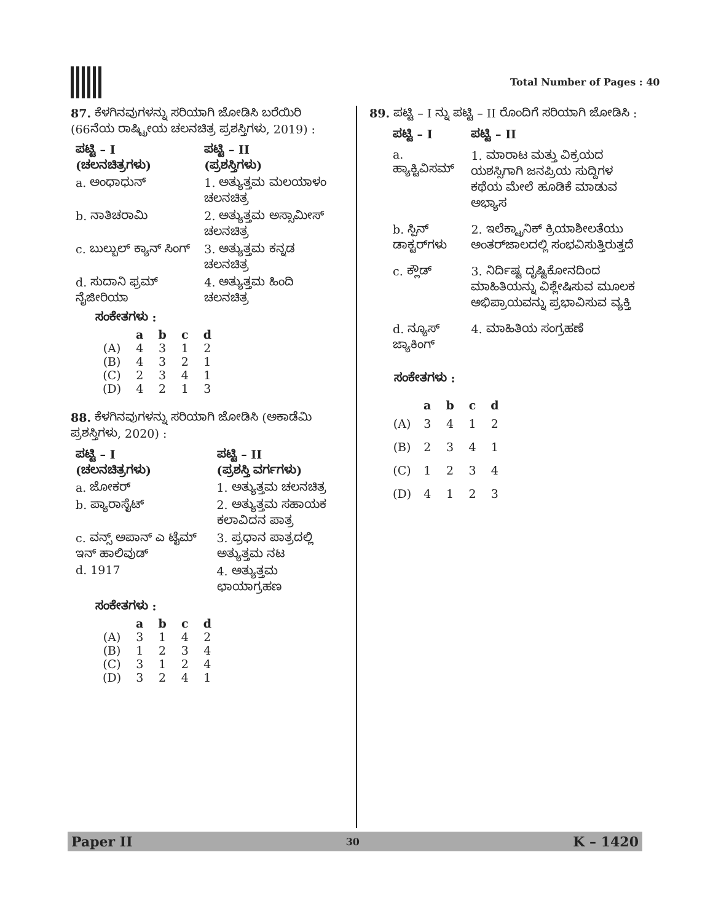Total Number of Pages : 40
87. ಕೆಳಗಿನವುಗಳನ್ನು ಸರಿಯಾಗಿ ಜೋಡಿಸಿ ಬರೆಯಿರಿ (66ನೆಯ ರಾಷ್ಟ್ರೀಯ ಚಲನಚಿತ್ರ ಪ್ರಶಸ್ತಿಗಳು, 2019) :
| ಪಟ್ಟಿ – I (ಚಲನಚಿತ್ರಗಳು) | ಪಟ್ಟಿ – II (ಪ್ರಶಸ್ತಿಗಳು) |
| --- | --- |
| a. ಅಂಧಾಧುನ್ | 1. ಅತ್ಯುತ್ತಮ ಮಲಯಾಳಂ ಚಲನಚಿತ್ರ |
| b. ನಾತಿಚರಾಮಿ | 2. ಅತ್ಯುತ್ತಮ ಅಸ್ಸಾಮೀಸ್ ಚಲನಚಿತ್ರ |
| c. ಬುಲ್ಬುಲ್ ಕ್ಯಾನ್ ಸಿಂಗ್ | 3. ಅತ್ಯುತ್ತಮ ಕನ್ನಡ ಚಲನಚಿತ್ರ |
| d. ಸುದಾನಿ ಫ್ರಮ್ ನೈಜೀರಿಯಾ | 4. ಅತ್ಯುತ್ತಮ ಹಿಂದಿ ಚಲನಚಿತ್ರ |
ಸಂಕೇತಗಳು :
| | a | b | c | d |
| --- | --- | --- | --- | --- |
| (A) | 4 | 3 | 1 | 2 |
| (B) | 4 | 3 | 2 | 1 |
| (C) | 2 | 3 | 4 | 1 |
| (D) | 4 | 2 | 1 | 3 |
88. ಕೆಳಗಿನವುಗಳನ್ನು ಸರಿಯಾಗಿ ಜೋಡಿಸಿ (ಅಕಾಡೆಮಿ ಪ್ರಶಸ್ತಿಗಳು, 2020) :
| ಪಟ್ಟಿ – I (ಚಲನಚಿತ್ರಗಳು) | ಪಟ್ಟಿ – II (ಪ್ರಶಸ್ತಿ ವರ್ಗಗಳು) |
| --- | --- |
| a. ಜೋಕರ್ | 1. ಅತ್ಯುತ್ತಮ ಚಲನಚಿತ್ರ |
| b. ಪ್ಯಾರಾಸೈಟ್ | 2. ಅತ್ಯುತ್ತಮ ಸಹಾಯಕ ಕಲಾವಿದನ ಪಾತ್ರ |
| c. ವನ್ಸ್ ಅಪಾನ್ ಎ ಟೈಮ್ ಇನ್ ಹಾಲಿವುಡ್ | 3. ಪ್ರಧಾನ ಪಾತ್ರದಲ್ಲಿ ಅತ್ಯುತ್ತಮ ನಟ |
| d. 1917 | 4. ಅತ್ಯುತ್ತಮ ಛಾಯಾಗ್ರಹಣ |
ಸಂಕೇತಗಳು :
| | a | b | c | d |
| --- | --- | --- | --- | --- |
| (A) | 3 | 1 | 4 | 2 |
| (B) | 1 | 2 | 3 | 4 |
| (C) | 3 | 1 | 2 | 4 |
| (D) | 3 | 2 | 4 | 1 |
89. ಪಟ್ಟಿ – I ನ್ನು ಪಟ್ಟಿ – II ರೊಂದಿಗೆ ಸರಿಯಾಗಿ ಜೋಡಿಸಿ :
| ಪಟ್ಟಿ – I | ಪಟ್ಟಿ – II |
| --- | --- |
| a. ಹ್ಯಾಕ್ಟಿವಿಸಮ್ | 1. ಮಾರಾಟ ಮತ್ತು ವಿಕ್ರಯದ ಯಶಸ್ಸಿಗಾಗಿ ಜನಪ್ರಿಯ ಸುದ್ದಿಗಳ ಕಥೆಯ ಮೇಲೆ ಹೂಡಿಕೆ ಮಾಡುವ ಅಭ್ಯಾಸ |
| b. ಸ್ಪಿನ್ ಡಾಕ್ಟರ್‌ಗಳು | 2. ಇಲೆಕ್ಟ್ರಾನಿಕ್ ಕ್ರಿಯಾಶೀಲತೆಯು ಅಂತರ್‌ಜಾಲದಲ್ಲಿ ಸಂಭವಿಸುತ್ತಿರುತ್ತದೆ |
| c. ಕ್ಲೌಡ್ | 3. ನಿರ್ದಿಷ್ಟ ದೃಷ್ಟಿಕೋನದಿಂದ ಮಾಹಿತಿಯನ್ನು ವಿಶ್ಲೇಷಿಸುವ ಮೂಲಕ ಅಭಿಪ್ರಾಯವನ್ನು ಪ್ರಭಾವಿಸುವ ವ್ಯಕ್ತಿ |
| d. ನ್ಯೂಸ್ ಜ್ಯಾಕಿಂಗ್ | 4. ಮಾಹಿತಿಯ ಸಂಗ್ರಹಣೆ |
ಸಂಕೇತಗಳು :
| | a | b | c | d |
| --- | --- | --- | --- | --- |
| (A) | 3 | 4 | 1 | 2 |
| (B) | 2 | 3 | 4 | 1 |
| (C) | 1 | 2 | 3 | 4 |
| (D) | 4 | 1 | 2 | 3 |
Paper II 30 K – 1420